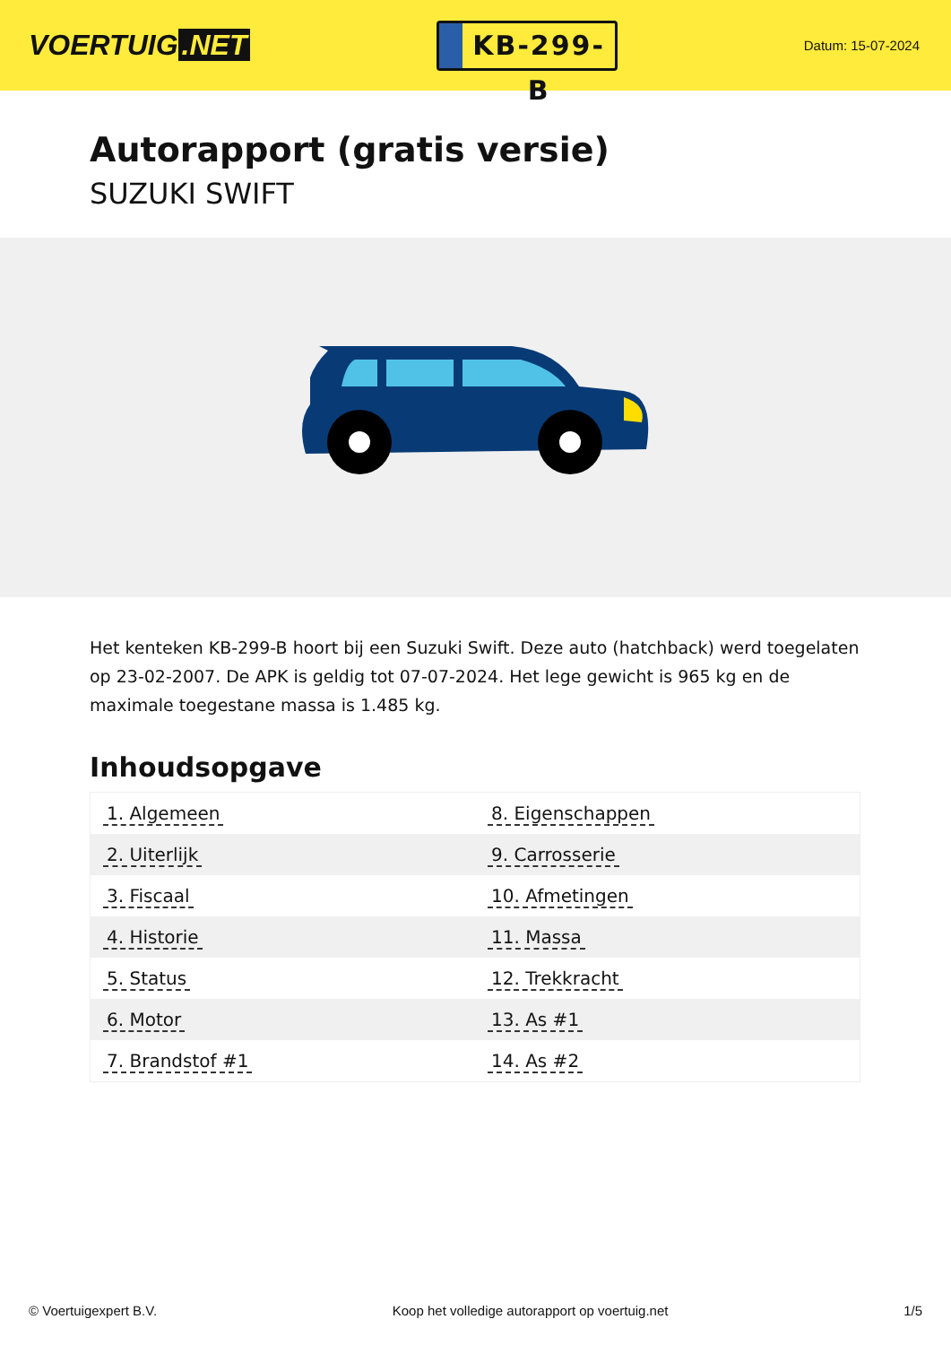VOERTUIG.NET
KB-299-B
Datum: 15-07-2024
Autorapport (gratis versie)
SUZUKI SWIFT
Het kenteken KB-299-B hoort bij een Suzuki Swift. Deze auto (hatchback) werd toegelaten op 23-02-2007. De APK is geldig tot 07-07-2024. Het lege gewicht is 965 kg en de maximale toegestane massa is 1.485 kg.
Inhoudsopgave
| 1. Algemeen | 8. Eigenschappen |
| 2. Uiterlijk | 9. Carrosserie |
| 3. Fiscaal | 10. Afmetingen |
| 4. Historie | 11. Massa |
| 5. Status | 12. Trekkracht |
| 6. Motor | 13. As #1 |
| 7. Brandstof #1 | 14. As #2 |
© Voertuigexpert B.V. Koop het volledige autorapport op voertuig.net 1/5